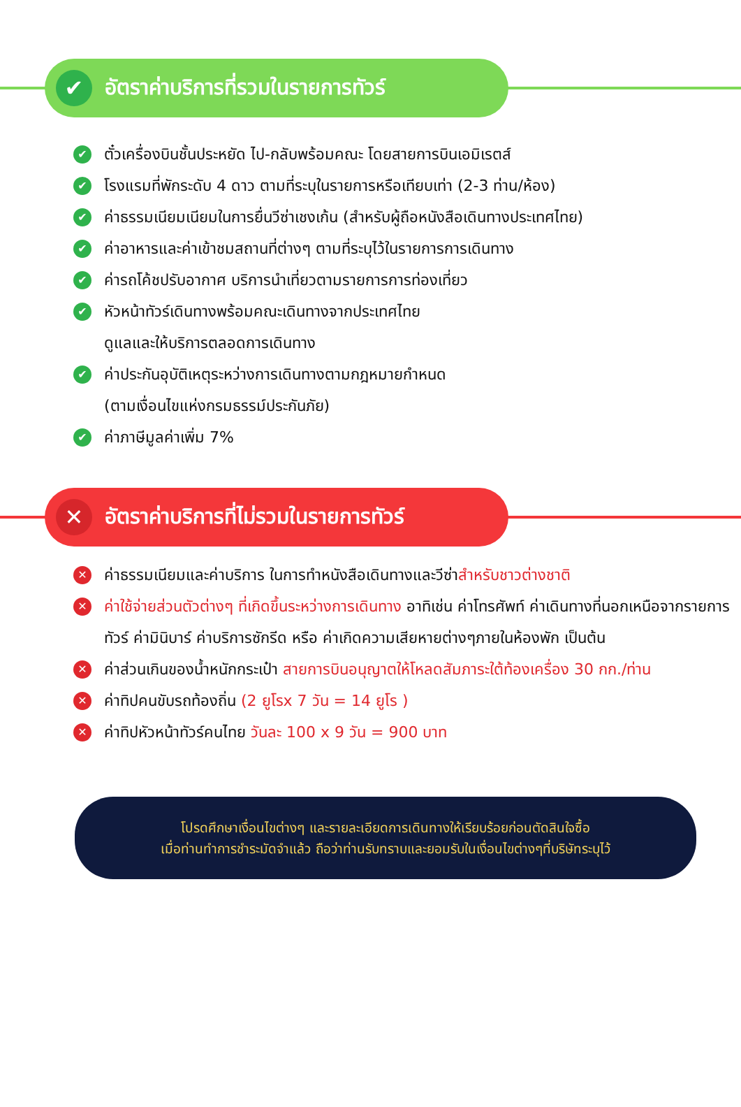✔
อัตราค่าบริการที่รวมในรายการทัวร์
✔ ตั๋วเครื่องบินชั้นประหยัด ไป-กลับพร้อมคณะ โดยสายการบินเอมิเรตส์
✔ โรงแรมที่พักระดับ 4 ดาว ตามที่ระบุในรายการหรือเทียบเท่า (2-3 ท่าน/ห้อง)
✔ ค่าธรรมเนียมเนียมในการยื่นวีซ่าเชงเก้น (สำหรับผู้ถือหนังสือเดินทางประเทศไทย)
✔ ค่าอาหารและค่าเข้าชมสถานที่ต่างๆ ตามที่ระบุไว้ในรายการการเดินทาง
✔ ค่ารถโค้ชปรับอากาศ บริการนำเที่ยวตามรายการการท่องเที่ยว
✔ หัวหน้าทัวร์เดินทางพร้อมคณะเดินทางจากประเทศไทย
ดูแลและให้บริการตลอดการเดินทาง
✔ ค่าประกันอุบัติเหตุระหว่างการเดินทางตามกฎหมายกำหนด
(ตามเงื่อนไขแห่งกรมธรรม์ประกันภัย)
✔ ค่าภาษีมูลค่าเพิ่ม 7%
✕
อัตราค่าบริการที่ไม่รวมในรายการทัวร์
✕ ค่าธรรมเนียมและค่าบริการ ในการทำหนังสือเดินทางและวีซ่าสำหรับชาวต่างชาติ
✕ ค่าใช้จ่ายส่วนตัวต่างๆ ที่เกิดขึ้นระหว่างการเดินทาง อาทิเช่น ค่าโทรศัพท์ ค่าเดินทางที่นอกเหนือจากรายการทัวร์ ค่ามินิบาร์ ค่าบริการซักรีด หรือ ค่าเกิดความเสียหายต่างๆภายในห้องพัก เป็นต้น
✕ ค่าส่วนเกินของน้ำหนักกระเป๋า สายการบินอนุญาตให้โหลดสัมภาระใต้ท้องเครื่อง 30 กก./ท่าน
✕ ค่าทิปคนขับรถท้องถิ่น (2 ยูโรx 7 วัน = 14 ยูโร )
✕ ค่าทิปหัวหน้าทัวร์คนไทย วันละ 100 x 9 วัน = 900 บาท
โปรดศึกษาเงื่อนไขต่างๆ และรายละเอียดการเดินทางให้เรียบร้อยก่อนตัดสินใจซื้อ
เมื่อท่านทำการชำระมัดจำแล้ว ถือว่าท่านรับทราบและยอมรับในเงื่อนไขต่างๆที่บริษัทระบุไว้